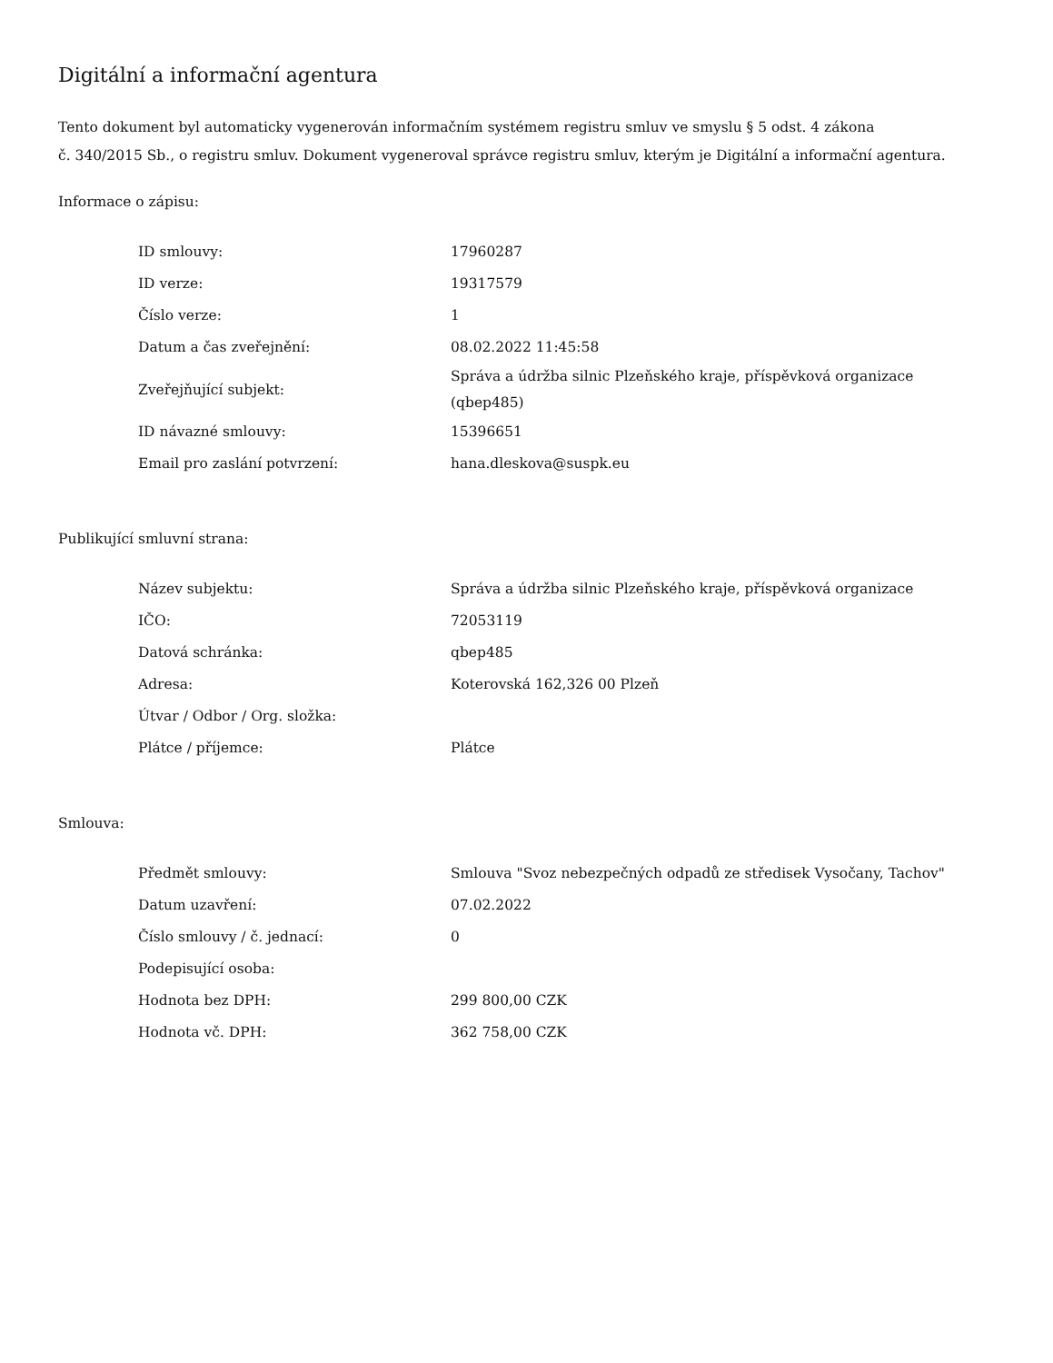Digitální a informační agentura
Tento dokument byl automaticky vygenerován informačním systémem registru smluv ve smyslu § 5 odst. 4 zákona
č. 340/2015 Sb., o registru smluv. Dokument vygeneroval správce registru smluv, kterým je Digitální a informační agentura.
Informace o zápisu:
| ID smlouvy: | 17960287 |
| ID verze: | 19317579 |
| Číslo verze: | 1 |
| Datum a čas zveřejnění: | 08.02.2022 11:45:58 |
| Zveřejňující subjekt: | Správa a údržba silnic Plzeňského kraje, příspěvková organizace (qbep485) |
| ID návazné smlouvy: | 15396651 |
| Email pro zaslání potvrzení: | hana.dleskova@suspk.eu |
Publikující smluvní strana:
| Název subjektu: | Správa a údržba silnic Plzeňského kraje, příspěvková organizace |
| IČO: | 72053119 |
| Datová schránka: | qbep485 |
| Adresa: | Koterovská 162,326 00 Plzeň |
| Útvar / Odbor / Org. složka: | |
| Plátce / příjemce: | Plátce |
Smlouva:
| Předmět smlouvy: | Smlouva "Svoz nebezpečných odpadů ze středisek Vysočany, Tachov" |
| Datum uzavření: | 07.02.2022 |
| Číslo smlouvy / č. jednací: | 0 |
| Podepisující osoba: | |
| Hodnota bez DPH: | 299 800,00 CZK |
| Hodnota vč. DPH: | 362 758,00 CZK |